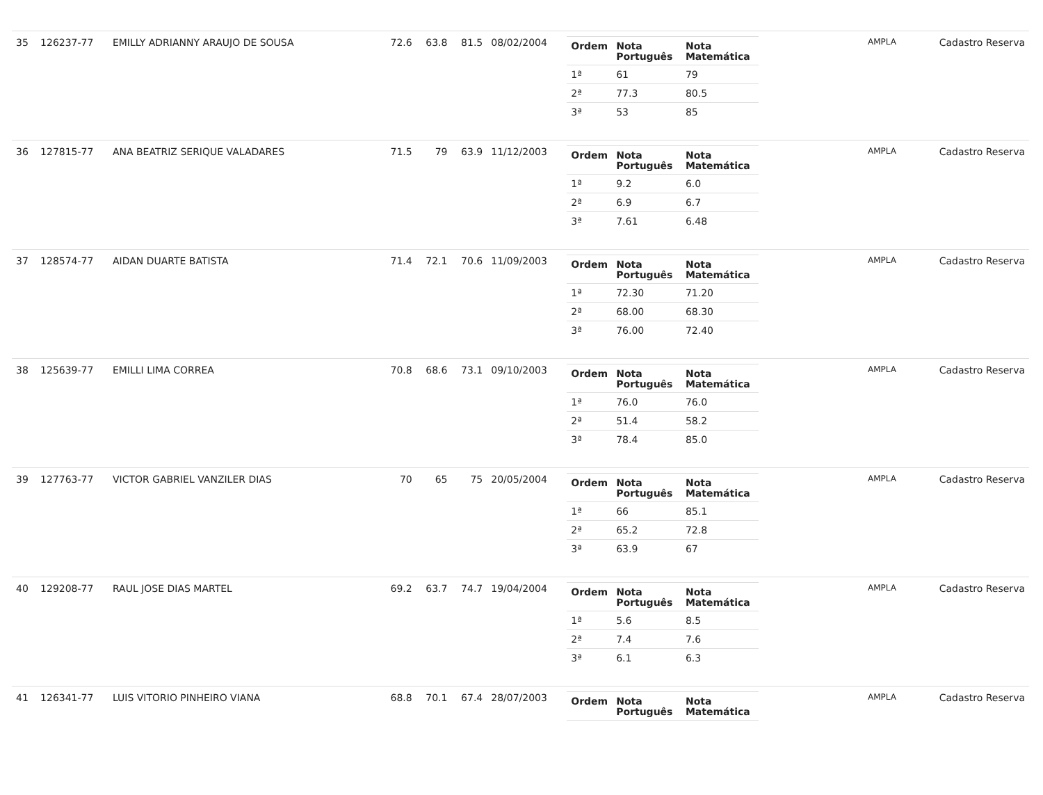| 35 | 126237-77 | EMILLY ADRIANNY ARAUJO DE SOUSA | 72.6 | 63.8 | 81.5 | 08/02/2004 | / Ordem / Nota Português / Nota Matemática / / --- / --- / --- / / 1ª / 61 / 79 / / 2ª / 77.3 / 80.5 / / 3ª / 53 / 85 / | AMPLA | Cadastro Reserva |
| 36 | 127815-77 | ANA BEATRIZ SERIQUE VALADARES | 71.5 | 79 | 63.9 | 11/12/2003 | / Ordem / Nota Português / Nota Matemática / / --- / --- / --- / / 1ª / 9.2 / 6.0 / / 2ª / 6.9 / 6.7 / / 3ª / 7.61 / 6.48 / | AMPLA | Cadastro Reserva |
| 37 | 128574-77 | AIDAN DUARTE BATISTA | 71.4 | 72.1 | 70.6 | 11/09/2003 | / Ordem / Nota Português / Nota Matemática / / --- / --- / --- / / 1ª / 72.30 / 71.20 / / 2ª / 68.00 / 68.30 / / 3ª / 76.00 / 72.40 / | AMPLA | Cadastro Reserva |
| 38 | 125639-77 | EMILLI LIMA CORREA | 70.8 | 68.6 | 73.1 | 09/10/2003 | / Ordem / Nota Português / Nota Matemática / / --- / --- / --- / / 1ª / 76.0 / 76.0 / / 2ª / 51.4 / 58.2 / / 3ª / 78.4 / 85.0 / | AMPLA | Cadastro Reserva |
| 39 | 127763-77 | VICTOR GABRIEL VANZILER DIAS | 70 | 65 | 75 | 20/05/2004 | / Ordem / Nota Português / Nota Matemática / / --- / --- / --- / / 1ª / 66 / 85.1 / / 2ª / 65.2 / 72.8 / / 3ª / 63.9 / 67 / | AMPLA | Cadastro Reserva |
| 40 | 129208-77 | RAUL JOSE DIAS MARTEL | 69.2 | 63.7 | 74.7 | 19/04/2004 | / Ordem / Nota Português / Nota Matemática / / --- / --- / --- / / 1ª / 5.6 / 8.5 / / 2ª / 7.4 / 7.6 / / 3ª / 6.1 / 6.3 / | AMPLA | Cadastro Reserva |
| 41 | 126341-77 | LUIS VITORIO PINHEIRO VIANA | 68.8 | 70.1 | 67.4 | 28/07/2003 | / Ordem / Nota Português / Nota Matemática / / --- / --- / --- / | AMPLA | Cadastro Reserva |